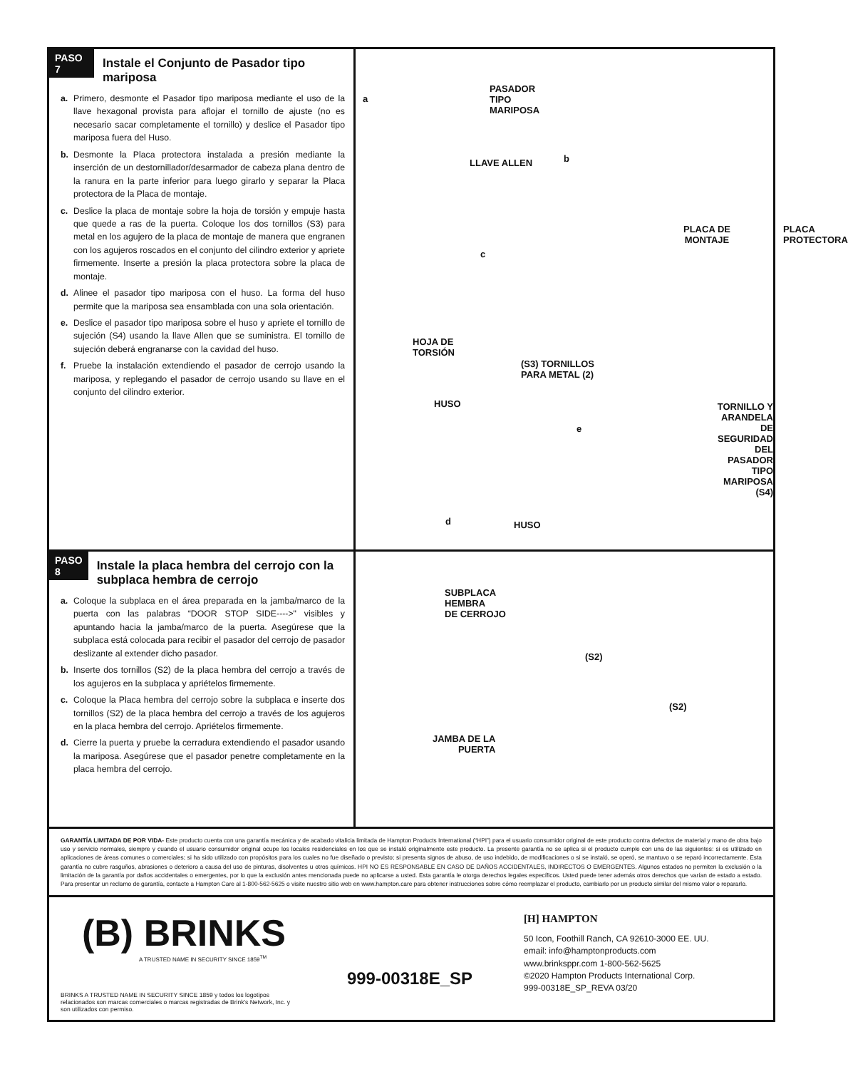PASO 7
Instale el Conjunto de Pasador tipo mariposa
a. Primero, desmonte el Pasador tipo mariposa mediante el uso de la llave hexagonal provista para aflojar el tornillo de ajuste (no es necesario sacar completamente el tornillo) y deslice el Pasador tipo mariposa fuera del Huso.
b. Desmonte la Placa protectora instalada a presión mediante la inserción de un destornillador/desarmador de cabeza plana dentro de la ranura en la parte inferior para luego girarlo y separar la Placa protectora de la Placa de montaje.
c. Deslice la placa de montaje sobre la hoja de torsión y empuje hasta que quede a ras de la puerta. Coloque los dos tornillos (S3) para metal en los agujero de la placa de montaje de manera que engranen con los agujeros roscados en el conjunto del cilindro exterior y apriete firmemente. Inserte a presión la placa protectora sobre la placa de montaje.
d. Alinee el pasador tipo mariposa con el huso. La forma del huso permite que la mariposa sea ensamblada con una sola orientación.
e. Deslice el pasador tipo mariposa sobre el huso y apriete el tornillo de sujeción (S4) usando la llave Allen que se suministra. El tornillo de sujeción deberá engranarse con la cavidad del huso.
f. Pruebe la instalación extendiendo el pasador de cerrojo usando la mariposa, y replegando el pasador de cerrojo usando su llave en el conjunto del cilindro exterior.
a
PASADOR
TIPO
MARIPOSA
LLAVE ALLEN b
PLACA DE
MONTAJE
PLACA
PROTECTORA
c
HOJA DE
TORSIÓN
(S3) TORNILLOS
PARA METAL (2)
HUSO
TORNILLO Y
ARANDELA
DE SEGURIDAD
DEL PASADOR
TIPO MARIPOSA
(S4)
e
d HUSO
PASO 8
Instale la placa hembra del cerrojo con la subplaca hembra de cerrojo
a. Coloque la subplaca en el área preparada en la jamba/marco de la puerta con las palabras “DOOR STOP SIDE---->" visibles y apuntando hacia la jamba/marco de la puerta. Asegúrese que la subplaca está colocada para recibir el pasador del cerrojo de pasador deslizante al extender dicho pasador.
b. Inserte dos tornillos (S2) de la placa hembra del cerrojo a través de los agujeros en la subplaca y apriételos firmemente.
c. Coloque la Placa hembra del cerrojo sobre la subplaca e inserte dos tornillos (S2) de la placa hembra del cerrojo a través de los agujeros en la placa hembra del cerrojo. Apriételos firmemente.
d. Cierre la puerta y pruebe la cerradura extendiendo el pasador usando la mariposa. Asegúrese que el pasador penetre completamente en la placa hembra del cerrojo.
SUBPLACA
HEMBRA
DE CERROJO
(S2)
(S2)
JAMBA DE LA
PUERTA
GARANTÍA LIMITADA DE POR VIDA- Este producto cuenta con una garantía mecánica y de acabado vitalicia limitada de Hampton Products International (“HPI”) para el usuario consumidor original de este producto contra defectos de material y mano de obra bajo uso y servicio normales, siempre y cuando el usuario consumidor original ocupe los locales residenciales en los que se instaló originalmente este producto. La presente garantía no se aplica si el producto cumple con una de las siguientes: si es utilizado en aplicaciones de áreas comunes o comerciales; si ha sido utilizado con propósitos para los cuales no fue diseñado o previsto; si presenta signos de abuso, de uso indebido, de modificaciones o si se instaló, se operó, se mantuvo o se reparó incorrectamente. Esta garantía no cubre rasguños, abrasiones o deterioro a causa del uso de pinturas, disolventes u otros químicos. HPI NO ES RESPONSABLE EN CASO DE DAÑOS ACCIDENTALES, INDIRECTOS O EMERGENTES. Algunos estados no permiten la exclusión o la limitación de la garantía por daños accidentales o emergentes, por lo que la exclusión antes mencionada puede no aplicarse a usted. Esta garantía le otorga derechos legales específicos. Usted puede tener además otros derechos que varían de estado a estado. Para presentar un reclamo de garantía, contacte a Hampton Care al 1-800-562-5625 o visite nuestro sitio web en www.hampton.care para obtener instrucciones sobre cómo reemplazar el producto, cambiarlo por un producto similar del mismo valor o repararlo.
(B) BRINKS
A TRUSTED NAME IN SECURITY SINCE 1859<sup>TM</sup>
BRINKS A TRUSTED NAME IN SECURITY SINCE 1859 y todos los logotipos relacionados son marcas comerciales o marcas registradas de Brink's Network, Inc. y son utilizados con permiso.
999-00318E_SP
[H] HAMPTON
50 Icon, Foothill Ranch, CA 92610-3000 EE. UU.
email: info@hamptonproducts.com
www.brinksppr.com 1-800-562-5625
©2020 Hampton Products International Corp.
999-00318E_SP_REVA 03/20